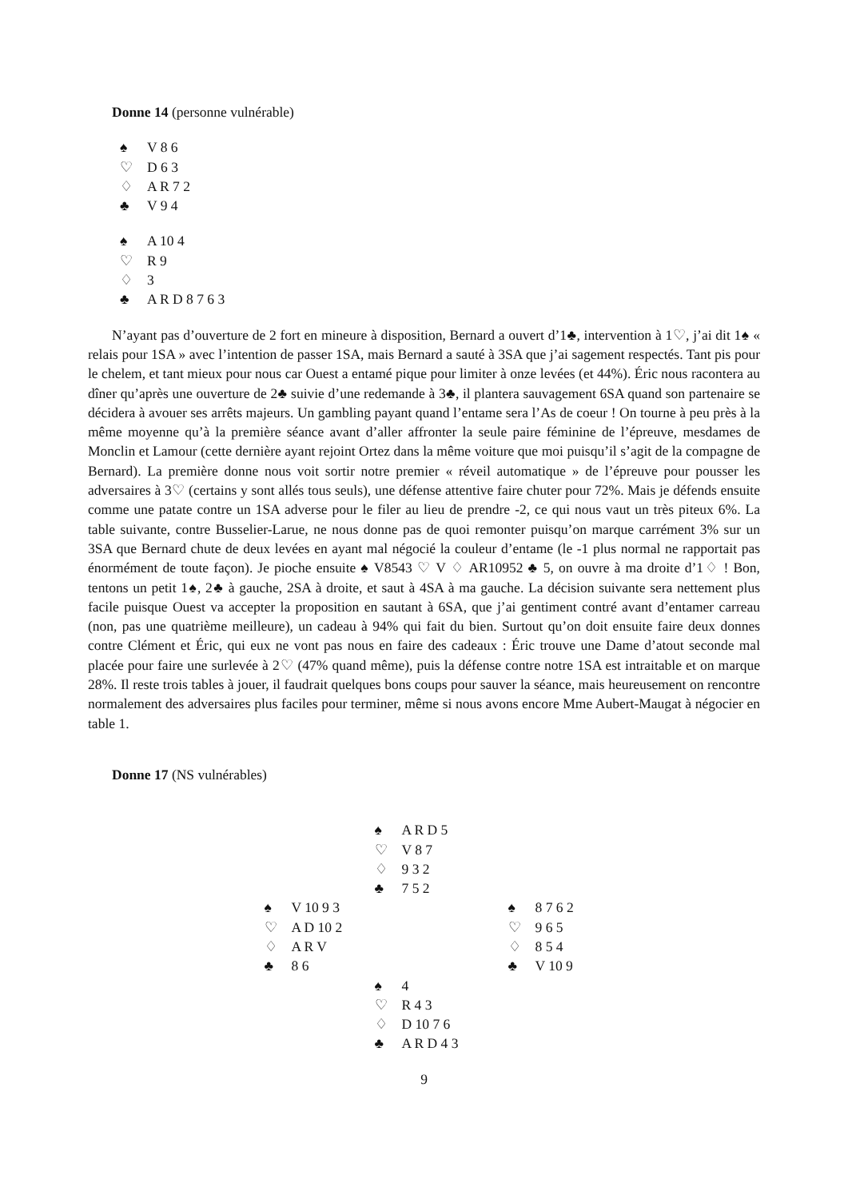Donne 14 (personne vulnérable)
♠ V 8 6
♡ D 6 3
♢ A R 7 2
♣ V 9 4
♠ A 10 4
♡ R 9
♢ 3
♣ A R D 8 7 6 3
N’ayant pas d’ouverture de 2 fort en mineure à disposition, Bernard a ouvert d’1♣, intervention à 1♡, j’ai dit 1♠ « relais pour 1SA » avec l’intention de passer 1SA, mais Bernard a sauté à 3SA que j’ai sagement respectés. Tant pis pour le chelem, et tant mieux pour nous car Ouest a entamé pique pour limiter à onze levées (et 44%). Éric nous racontera au dîner qu’après une ouverture de 2♣ suivie d’une redemande à 3♣, il plantera sauvagement 6SA quand son partenaire se décidera à avouer ses arrêts majeurs. Un gambling payant quand l’entame sera l’As de coeur ! On tourne à peu près à la même moyenne qu’à la première séance avant d’aller affronter la seule paire féminine de l’épreuve, mesdames de Monclin et Lamour (cette dernière ayant rejoint Ortez dans la même voiture que moi puisqu’il s’agit de la compagne de Bernard). La première donne nous voit sortir notre premier « réveil automatique » de l’épreuve pour pousser les adversaires à 3♡ (certains y sont allés tous seuls), une défense attentive faire chuter pour 72%. Mais je défends ensuite comme une patate contre un 1SA adverse pour le filer au lieu de prendre -2, ce qui nous vaut un très piteux 6%. La table suivante, contre Busselier-Larue, ne nous donne pas de quoi remonter puisqu’on marque carrément 3% sur un 3SA que Bernard chute de deux levées en ayant mal négocié la couleur d’entame (le -1 plus normal ne rapportait pas énormément de toute façon). Je pioche ensuite ♠ V8543 ♡ V ♢ AR10952 ♣ 5, on ouvre à ma droite d’1♢ ! Bon, tentons un petit 1♠, 2♣ à gauche, 2SA à droite, et saut à 4SA à ma gauche. La décision suivante sera nettement plus facile puisque Ouest va accepter la proposition en sautant à 6SA, que j’ai gentiment contré avant d’entamer carreau (non, pas une quatrième meilleure), un cadeau à 94% qui fait du bien. Surtout qu’on doit ensuite faire deux donnes contre Clément et Éric, qui eux ne vont pas nous en faire des cadeaux : Éric trouve une Dame d’atout seconde mal placée pour faire une surlevée à 2♡ (47% quand même), puis la défense contre notre 1SA est intraitable et on marque 28%. Il reste trois tables à jouer, il faudrait quelques bons coups pour sauver la séance, mais heureusement on rencontre normalement des adversaires plus faciles pour terminer, même si nous avons encore Mme Aubert-Maugat à négocier en table 1.
Donne 17 (NS vulnérables)
♠ A R D 5
♡ V 8 7
♢ 9 3 2
♣ 7 5 2
♠ V 10 9 3
♡ A D 10 2
♢ A R V
♣ 8 6
♠ 8 7 6 2
♡ 9 6 5
♢ 8 5 4
♣ V 10 9
♠ 4
♡ R 4 3
♢ D 10 7 6
♣ A R D 4 3
9